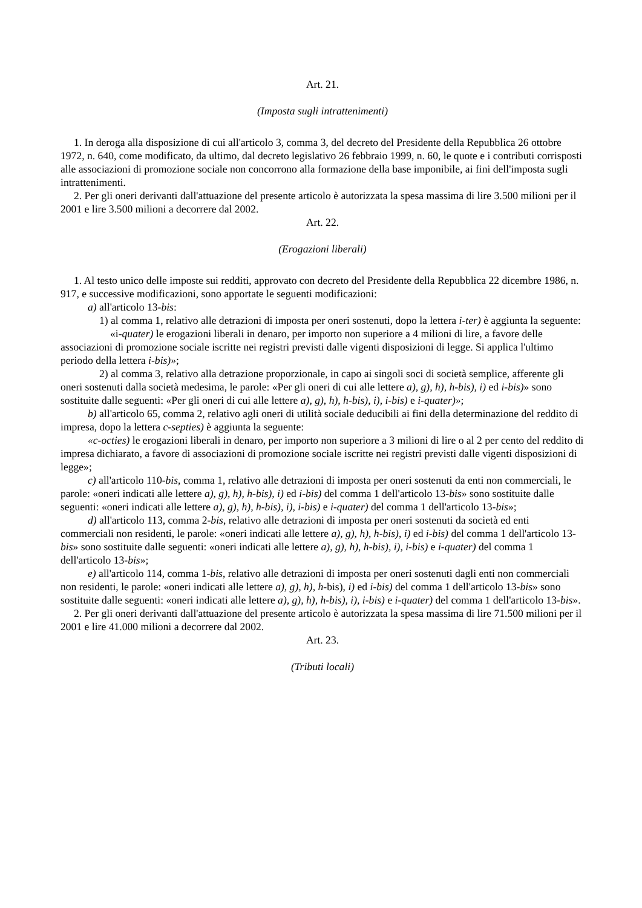Art. 21.
(Imposta sugli intrattenimenti)
1. In deroga alla disposizione di cui all'articolo 3, comma 3, del decreto del Presidente della Repubblica 26 ottobre 1972, n. 640, come modificato, da ultimo, dal decreto legislativo 26 febbraio 1999, n. 60, le quote e i contributi corrisposti alle associazioni di promozione sociale non concorrono alla formazione della base imponibile, ai fini dell'imposta sugli intrattenimenti.
2. Per gli oneri derivanti dall'attuazione del presente articolo è autorizzata la spesa massima di lire 3.500 milioni per il 2001 e lire 3.500 milioni a decorrere dal 2002.
Art. 22.
(Erogazioni liberali)
1. Al testo unico delle imposte sui redditi, approvato con decreto del Presidente della Repubblica 22 dicembre 1986, n. 917, e successive modificazioni, sono apportate le seguenti modificazioni:
a) all'articolo 13-bis:
1) al comma 1, relativo alle detrazioni di imposta per oneri sostenuti, dopo la lettera i-ter) è aggiunta la seguente:
«i-quater) le erogazioni liberali in denaro, per importo non superiore a 4 milioni di lire, a favore delle associazioni di promozione sociale iscritte nei registri previsti dalle vigenti disposizioni di legge. Si applica l'ultimo periodo della lettera i-bis)»;
2) al comma 3, relativo alla detrazione proporzionale, in capo ai singoli soci di società semplice, afferente gli oneri sostenuti dalla società medesima, le parole: «Per gli oneri di cui alle lettere a), g), h), h-bis), i) ed i-bis)» sono sostituite dalle seguenti: «Per gli oneri di cui alle lettere a), g), h), h-bis), i), i-bis) e i-quater)»;
b) all'articolo 65, comma 2, relativo agli oneri di utilità sociale deducibili ai fini della determinazione del reddito di impresa, dopo la lettera c-septies) è aggiunta la seguente:
«c-octies) le erogazioni liberali in denaro, per importo non superiore a 3 milioni di lire o al 2 per cento del reddito di impresa dichiarato, a favore di associazioni di promozione sociale iscritte nei registri previsti dalle vigenti disposizioni di legge»;
c) all'articolo 110-bis, comma 1, relativo alle detrazioni di imposta per oneri sostenuti da enti non commerciali, le parole: «oneri indicati alle lettere a), g), h), h-bis), i) ed i-bis) del comma 1 dell'articolo 13-bis» sono sostituite dalle seguenti: «oneri indicati alle lettere a), g), h), h-bis), i), i-bis) e i-quater) del comma 1 dell'articolo 13-bis»;
d) all'articolo 113, comma 2-bis, relativo alle detrazioni di imposta per oneri sostenuti da società ed enti commerciali non residenti, le parole: «oneri indicati alle lettere a), g), h), h-bis), i) ed i-bis) del comma 1 dell'articolo 13-bis» sono sostituite dalle seguenti: «oneri indicati alle lettere a), g), h), h-bis), i), i-bis) e i-quater) del comma 1 dell'articolo 13-bis»;
e) all'articolo 114, comma 1-bis, relativo alle detrazioni di imposta per oneri sostenuti dagli enti non commerciali non residenti, le parole: «oneri indicati alle lettere a), g), h), h-bis), i) ed i-bis) del comma 1 dell'articolo 13-bis» sono sostituite dalle seguenti: «oneri indicati alle lettere a), g), h), h-bis), i), i-bis) e i-quater) del comma 1 dell'articolo 13-bis».
2. Per gli oneri derivanti dall'attuazione del presente articolo è autorizzata la spesa massima di lire 71.500 milioni per il 2001 e lire 41.000 milioni a decorrere dal 2002.
Art. 23.
(Tributi locali)